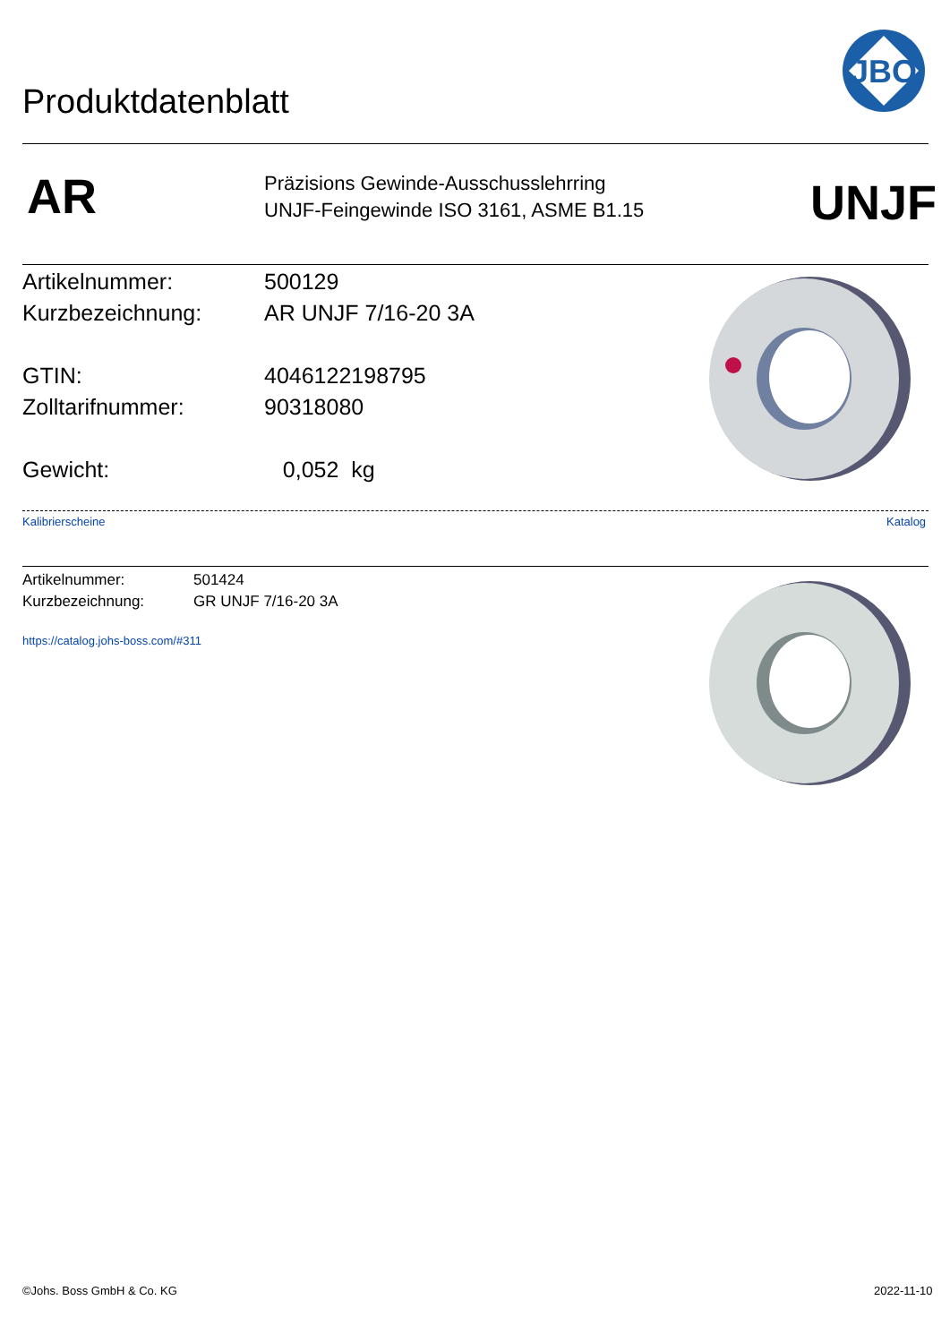Produktdatenblatt
JBO
AR
Präzisions Gewinde-Ausschusslehrring
UNJF-Feingewinde ISO 3161, ASME B1.15
UNJF
Artikelnummer: 500129
Kurzbezeichnung: AR UNJF 7/16-20 3A
GTIN: 4046122198795
Zolltarifnummer: 90318080
Gewicht: 0,052 kg
Kalibrierscheine Katalog
Artikelnummer: 501424
Kurzbezeichnung: GR UNJF 7/16-20 3A
https://catalog.johs-boss.com/#311
©Johs. Boss GmbH & Co. KG 2022-11-10